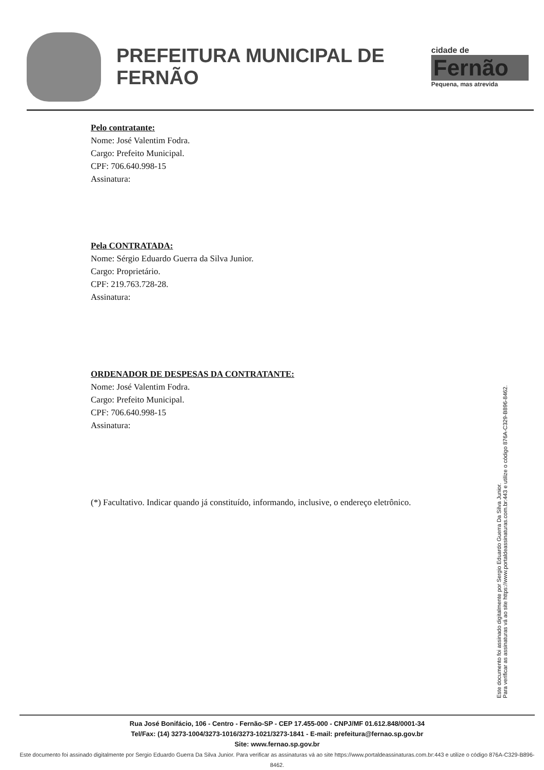PREFEITURA MUNICIPAL DE FERNÃO
cidade de
Fernão
Pequena, mas atrevida
Pelo contratante:
Nome: José Valentim Fodra.
Cargo: Prefeito Municipal.
CPF: 706.640.998-15
Assinatura:
Pela CONTRATADA:
Nome: Sérgio Eduardo Guerra da Silva Junior.
Cargo: Proprietário.
CPF: 219.763.728-28.
Assinatura:
ORDENADOR DE DESPESAS DA CONTRATANTE:
Nome: José Valentim Fodra.
Cargo: Prefeito Municipal.
CPF: 706.640.998-15
Assinatura:
(*) Facultativo. Indicar quando já constituído, informando, inclusive, o endereço eletrônico.
Este documento foi assinado digitalmente por Sergio Eduardo Guerra Da Silva Junior.
Para verificar as assinaturas vá ao site https://www.portaldeassinaturas.com.br:443 e utilize o código 876A-C329-B896-8462.
Rua José Bonifácio, 106 - Centro - Fernão-SP - CEP 17.455-000 - CNPJ/MF 01.612.848/0001-34
Tel/Fax: (14) 3273-1004/3273-1016/3273-1021/3273-1841 - E-mail: prefeitura@fernao.sp.gov.br
Site: www.fernao.sp.gov.br
Este documento foi assinado digitalmente por Sergio Eduardo Guerra Da Silva Junior. Para verificar as assinaturas vá ao site https://www.portaldeassinaturas.com.br:443 e utilize o código 876A-C329-B896-8462.